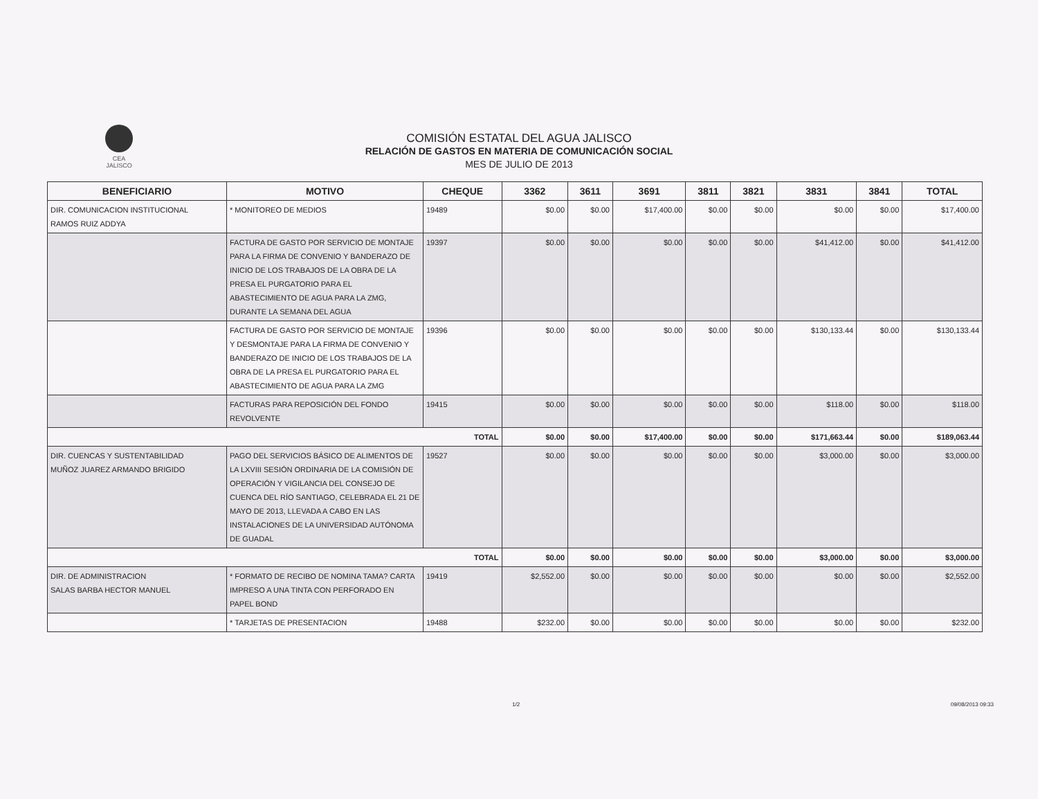CEA
JALISCO
COMISIÓN ESTATAL DEL AGUA JALISCO
RELACIÓN DE GASTOS EN MATERIA DE COMUNICACIÓN SOCIAL
MES DE JULIO DE 2013
| BENEFICIARIO | MOTIVO | CHEQUE | 3362 | 3611 | 3691 | 3811 | 3821 | 3831 | 3841 | TOTAL |
| --- | --- | --- | --- | --- | --- | --- | --- | --- | --- | --- |
| DIR. COMUNICACION INSTITUCIONAL RAMOS RUIZ ADDYA | * MONITOREO DE MEDIOS | 19489 | $0.00 | $0.00 | $17,400.00 | $0.00 | $0.00 | $0.00 | $0.00 | $17,400.00 |
| | FACTURA DE GASTO POR SERVICIO DE MONTAJE PARA LA FIRMA DE CONVENIO Y BANDERAZO DE INICIO DE LOS TRABAJOS DE LA OBRA DE LA PRESA EL PURGATORIO PARA EL ABASTECIMIENTO DE AGUA PARA LA ZMG, DURANTE LA SEMANA DEL AGUA | 19397 | $0.00 | $0.00 | $0.00 | $0.00 | $0.00 | $41,412.00 | $0.00 | $41,412.00 |
| | FACTURA DE GASTO POR SERVICIO DE MONTAJE Y DESMONTAJE PARA LA FIRMA DE CONVENIO Y BANDERAZO DE INICIO DE LOS TRABAJOS DE LA OBRA DE LA PRESA EL PURGATORIO PARA EL ABASTECIMIENTO DE AGUA PARA LA ZMG | 19396 | $0.00 | $0.00 | $0.00 | $0.00 | $0.00 | $130,133.44 | $0.00 | $130,133.44 |
| | FACTURAS PARA REPOSICIÓN DEL FONDO REVOLVENTE | 19415 | $0.00 | $0.00 | $0.00 | $0.00 | $0.00 | $118.00 | $0.00 | $118.00 |
| TOTAL | | | $0.00 | $0.00 | $17,400.00 | $0.00 | $0.00 | $171,663.44 | $0.00 | $189,063.44 |
| DIR. CUENCAS Y SUSTENTABILIDAD MUÑOZ JUAREZ ARMANDO BRIGIDO | PAGO DEL SERVICIOS BÁSICO DE ALIMENTOS DE LA LXVIII SESIÓN ORDINARIA DE LA COMISIÓN DE OPERACIÓN Y VIGILANCIA DEL CONSEJO DE CUENCA DEL RÍO SANTIAGO, CELEBRADA EL 21 DE MAYO DE 2013, LLEVADA A CABO EN LAS INSTALACIONES DE LA UNIVERSIDAD AUTÓNOMA DE GUADAL | 19527 | $0.00 | $0.00 | $0.00 | $0.00 | $0.00 | $3,000.00 | $0.00 | $3,000.00 |
| TOTAL | | | $0.00 | $0.00 | $0.00 | $0.00 | $0.00 | $3,000.00 | $0.00 | $3,000.00 |
| DIR. DE ADMINISTRACION SALAS BARBA HECTOR MANUEL | * FORMATO DE RECIBO DE NOMINA TAMA? CARTA IMPRESO A UNA TINTA CON PERFORADO EN PAPEL BOND | 19419 | $2,552.00 | $0.00 | $0.00 | $0.00 | $0.00 | $0.00 | $0.00 | $2,552.00 |
| | * TARJETAS DE PRESENTACION | 19488 | $232.00 | $0.00 | $0.00 | $0.00 | $0.00 | $0.00 | $0.00 | $232.00 |
1/2 09/08/2013 09:33